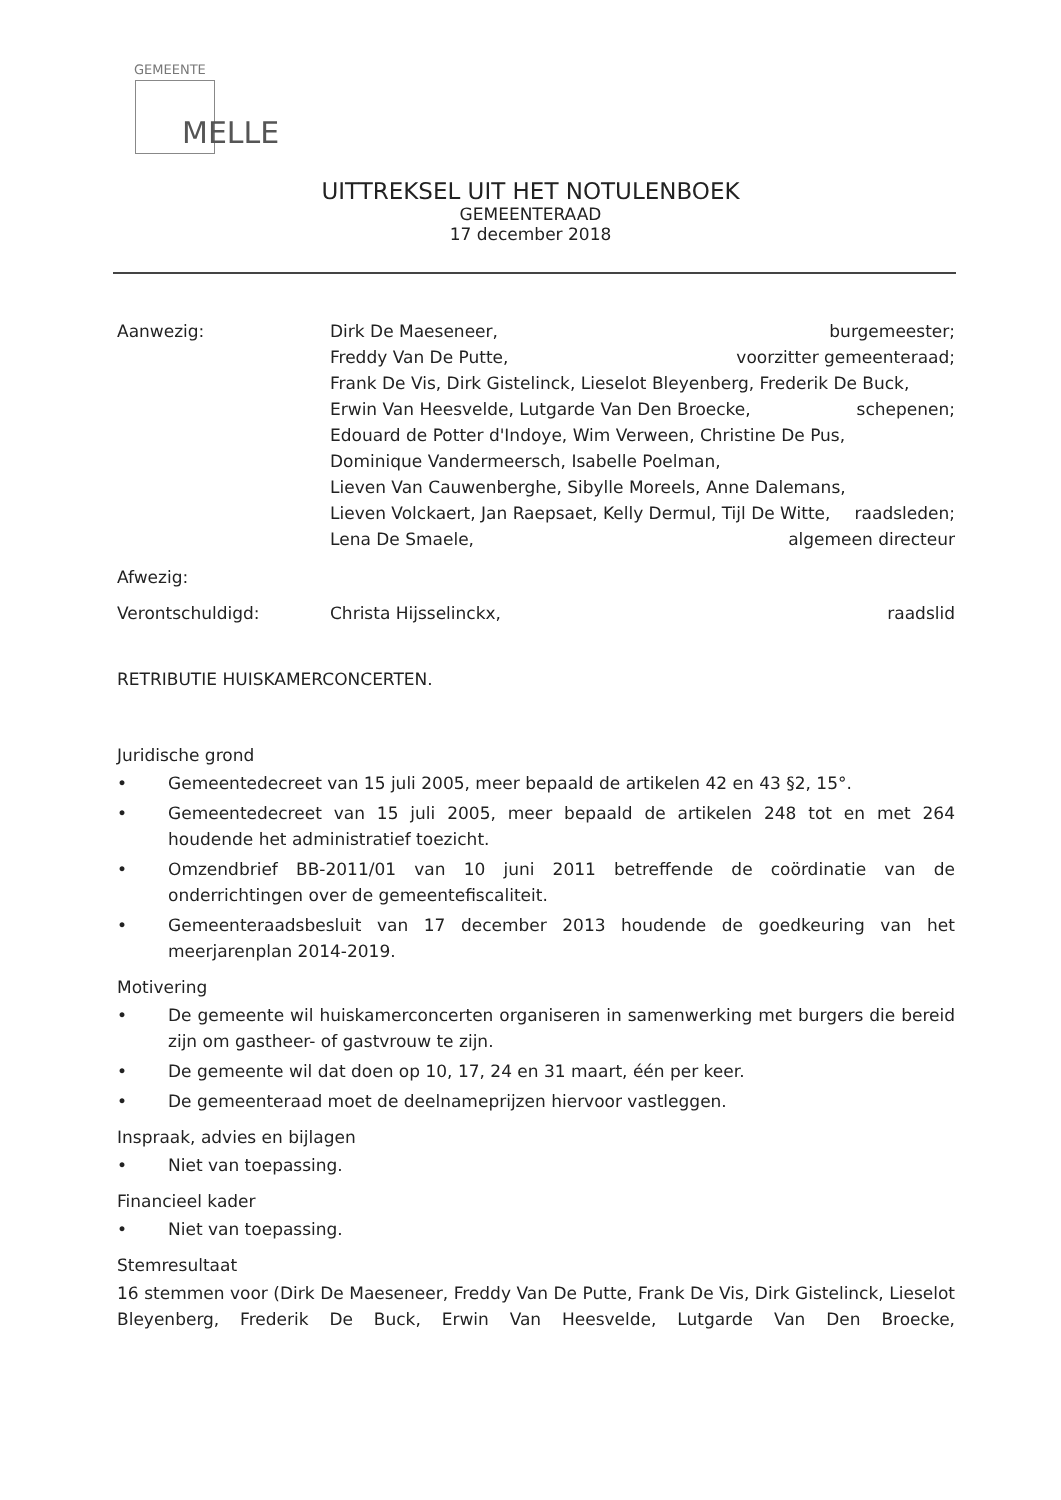GEMEENTE
MELLE
UITTREKSEL UIT HET NOTULENBOEK
GEMEENTERAAD
17 december 2018
Aanwezig: Dirk De Maeseneer, burgemeester;
Freddy Van De Putte, voorzitter gemeenteraad;
Frank De Vis, Dirk Gistelinck, Lieselot Bleyenberg, Frederik De Buck,
Erwin Van Heesvelde, Lutgarde Van Den Broecke, schepenen;
Edouard de Potter d'Indoye, Wim Verween, Christine De Pus,
Dominique Vandermeersch, Isabelle Poelman,
Lieven Van Cauwenberghe, Sibylle Moreels, Anne Dalemans,
Lieven Volckaert, Jan Raepsaet, Kelly Dermul, Tijl De Witte, raadsleden;
Lena De Smaele, algemeen directeur
Afwezig:
Verontschuldigd: Christa Hijsselinckx, raadslid
RETRIBUTIE HUISKAMERCONCERTEN.
Juridische grond
• Gemeentedecreet van 15 juli 2005, meer bepaald de artikelen 42 en 43 §2, 15°.
• Gemeentedecreet van 15 juli 2005, meer bepaald de artikelen 248 tot en met 264 houdende het administratief toezicht.
• Omzendbrief BB-2011/01 van 10 juni 2011 betreffende de coördinatie van de onderrichtingen over de gemeentefiscaliteit.
• Gemeenteraadsbesluit van 17 december 2013 houdende de goedkeuring van het meerjarenplan 2014-2019.
Motivering
• De gemeente wil huiskamerconcerten organiseren in samenwerking met burgers die bereid zijn om gastheer- of gastvrouw te zijn.
• De gemeente wil dat doen op 10, 17, 24 en 31 maart, één per keer.
• De gemeenteraad moet de deelnameprijzen hiervoor vastleggen.
Inspraak, advies en bijlagen
• Niet van toepassing.
Financieel kader
• Niet van toepassing.
Stemresultaat
16 stemmen voor (Dirk De Maeseneer, Freddy Van De Putte, Frank De Vis, Dirk Gistelinck, Lieselot Bleyenberg, Frederik De Buck, Erwin Van Heesvelde, Lutgarde Van Den Broecke,